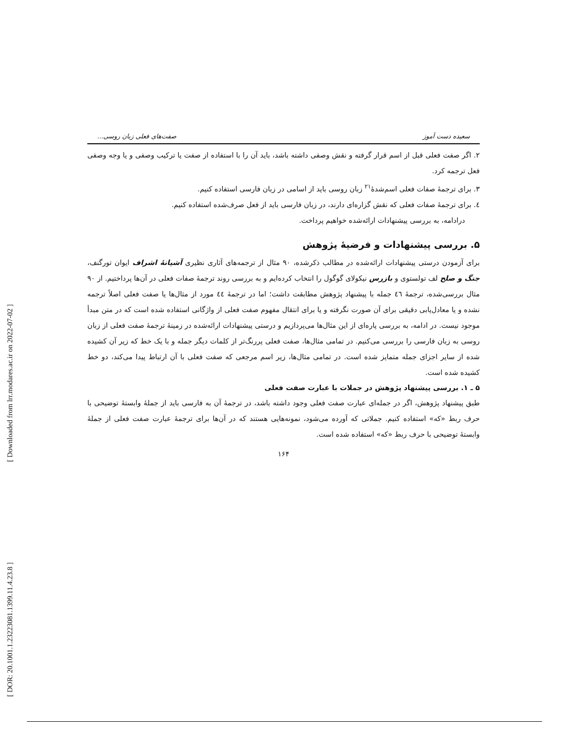[ Downloaded from lrr.modares.ac.ir on 2022-07-02 ]
[ DOR: 20.1001.1.23223081.1399.11.4.23.8 ]
سعیده دست آموز صفت‌های فعلی زبان روسی...
۲. اگر صفت فعلی قبل از اسم قرار گرفته و نقش وصفی داشته باشد، باید آن را با استفاده از صفت یا ترکیب وصفی و یا وجه وصفی فعل ترجمه کرد.
۳. برای ترجمهٔ صفات فعلی اسم‌شدهٔ<sup>۲۱</sup> زبان روسی باید از اسامی در زبان فارسی استفاده کنیم.
٤. برای ترجمهٔ صفات فعلی که نقش گزاره‌ای دارند، در زبان فارسی باید از فعل صرف‌شده استفاده کنیم.
درادامه، به بررسی پیشنهادات ارائه‌شده خواهیم پرداخت.
۵. بررسی پیشنهادات و فرضیهٔ پژوهش
برای آزمودن درستی پیشنهادات ارائه‌شده در مطالب ذکرشده، ۹۰ مثال از ترجمه‌های آثاری نظیری آشیانهٔ اشراف ایوان تورگنف، جنگ و صلح لف تولستوی و بازرس نیکولای گوگول را انتخاب کرده‌ایم و به بررسی روند ترجمهٔ صفات فعلی در آن‌ها پرداختیم. از ۹۰ مثال بررسی‌شده، ترجمهٔ ٤٦ جمله با پیشنهاد پژوهش مطابقت داشت؛ اما در ترجمهٔ ٤٤ مورد از مثال‌ها یا صفت فعلی اصلاً ترجمه نشده و یا معادل‌یابی دقیقی برای آن صورت نگرفته و یا برای انتقال مفهوم صفت فعلی از واژگانی استفاده شده است که در متن مبدأ موجود نیست. در ادامه، به بررسی پاره‌ای از این مثال‌ها می‌پردازیم و درستی پیشنهادات ارائه‌شده در زمینهٔ ترجمهٔ صفت فعلی از زبان روسی به زبان فارسی را بررسی می‌کنیم. در تمامی مثال‌ها، صفت فعلی پررنگ‌تر از کلمات دیگر جمله و با یک خط که زیر آن کشیده شده از سایر اجزای جمله متمایز شده است. در تمامی مثال‌ها، زیر اسم مرجعی که صفت فعلی با آن ارتباط پیدا می‌کند، دو خط کشیده شده است.
۵ ـ ۱. بررسی پیشنهاد پژوهش در جملات با عبارت صفت فعلی
طبق پیشنهاد پژوهش، اگر در جمله‌ای عبارت صفت فعلی وجود داشته باشد، در ترجمهٔ آن به فارسی باید از جملهٔ وابستهٔ توضیحی با حرف ربط «که» استفاده کنیم. جملاتی که آورده می‌شود، نمونه‌هایی هستند که در آن‌ها برای ترجمهٔ عبارت صفت فعلی از جملهٔ وابستهٔ توضیحی با حرف ربط «که» استفاده شده است.
۱۶۴